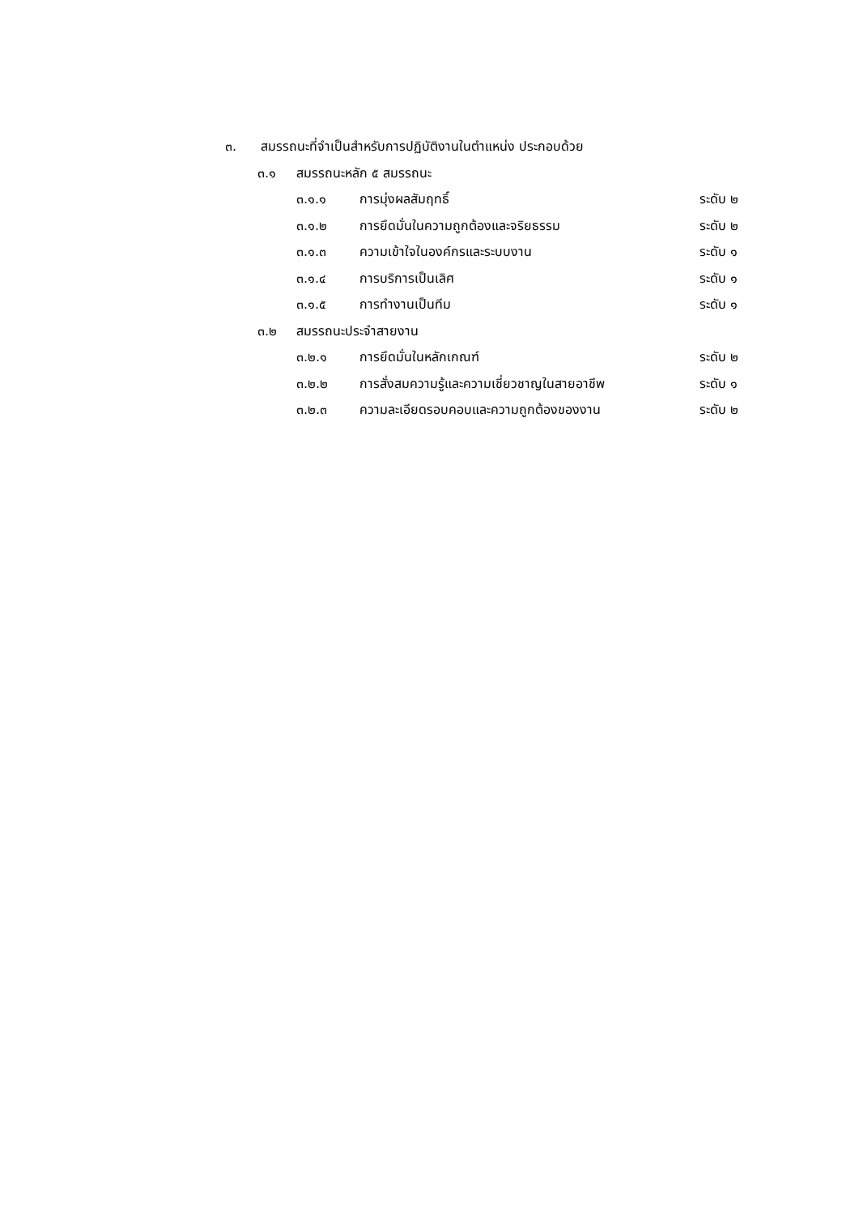๓. สมรรถนะที่จำเป็นสำหรับการปฏิบัติงานในตำแหน่ง ประกอบด้วย
๓.๑ สมรรถนะหลัก ๕ สมรรถนะ
๓.๑.๑ การมุ่งผลสัมฤทธิ์ ระดับ ๒
๓.๑.๒ การยึดมั่นในความถูกต้องและจริยธรรม ระดับ ๒
๓.๑.๓ ความเข้าใจในองค์กรและระบบงาน ระดับ ๑
๓.๑.๔ การบริการเป็นเลิศ ระดับ ๑
๓.๑.๕ การทำงานเป็นทีม ระดับ ๑
๓.๒ สมรรถนะประจำสายงาน
๓.๒.๑ การยึดมั่นในหลักเกณฑ์ ระดับ ๒
๓.๒.๒ การสั่งสมความรู้และความเชี่ยวชาญในสายอาชีพ ระดับ ๑
๓.๒.๓ ความละเอียดรอบคอบและความถูกต้องของงาน ระดับ ๒